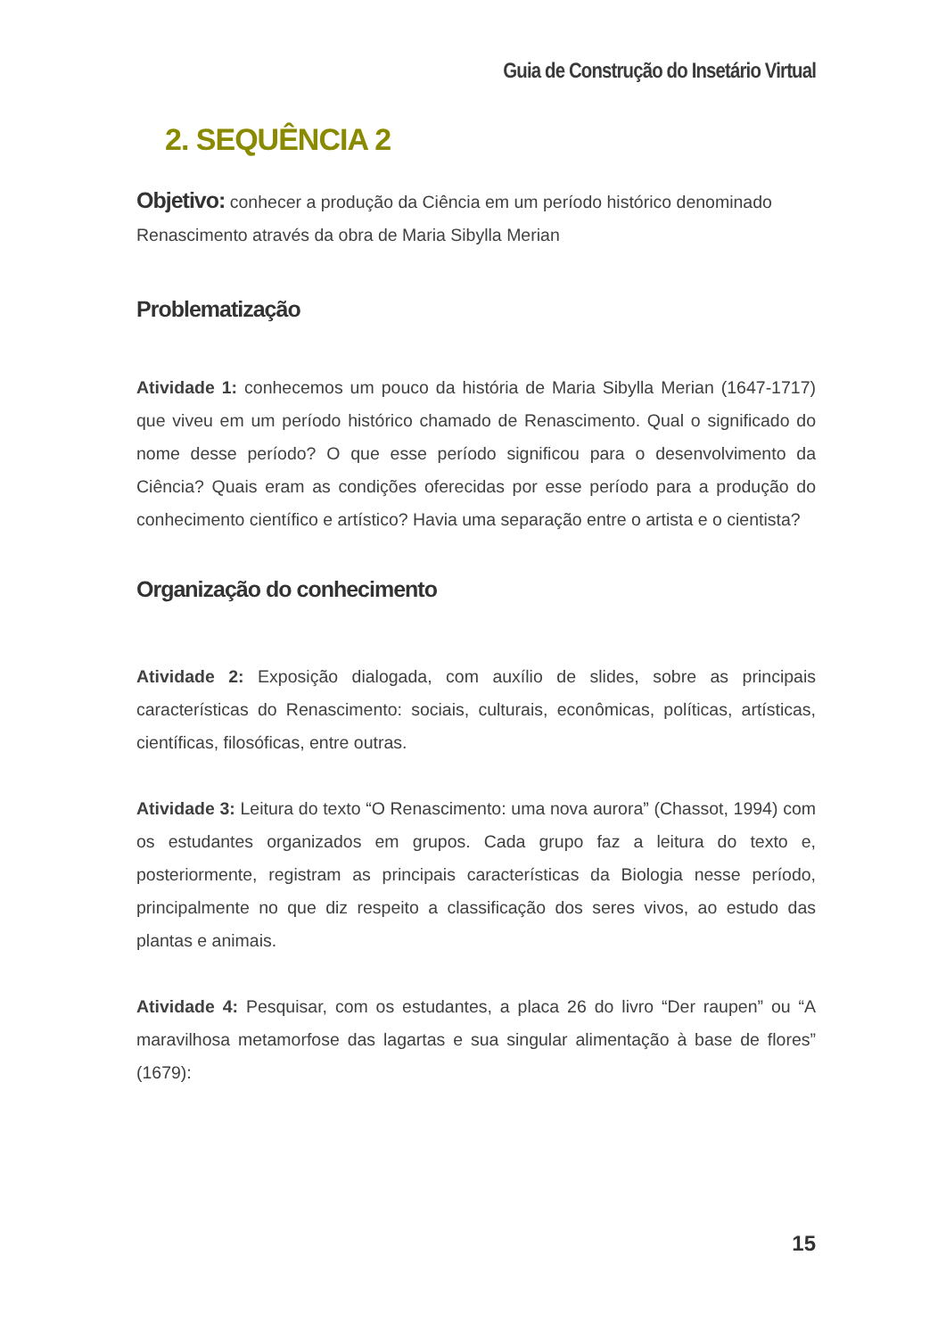Guia de Construção do Insetário Virtual
2. SEQUÊNCIA 2
Objetivo: conhecer a produção da Ciência em um período histórico denominado Renascimento através da obra de Maria Sibylla Merian
Problematização
Atividade 1: conhecemos um pouco da história de Maria Sibylla Merian (1647-1717) que viveu em um período histórico chamado de Renascimento. Qual o significado do nome desse período? O que esse período significou para o desenvolvimento da Ciência? Quais eram as condições oferecidas por esse período para a produção do conhecimento científico e artístico? Havia uma separação entre o artista e o cientista?
Organização do conhecimento
Atividade 2: Exposição dialogada, com auxílio de slides, sobre as principais características do Renascimento: sociais, culturais, econômicas, políticas, artísticas, científicas, filosóficas, entre outras.
Atividade 3: Leitura do texto “O Renascimento: uma nova aurora” (Chassot, 1994) com os estudantes organizados em grupos. Cada grupo faz a leitura do texto e, posteriormente, registram as principais características da Biologia nesse período, principalmente no que diz respeito a classificação dos seres vivos, ao estudo das plantas e animais.
Atividade 4: Pesquisar, com os estudantes, a placa 26 do livro “Der raupen” ou “A maravilhosa metamorfose das lagartas e sua singular alimentação à base de flores” (1679):
15